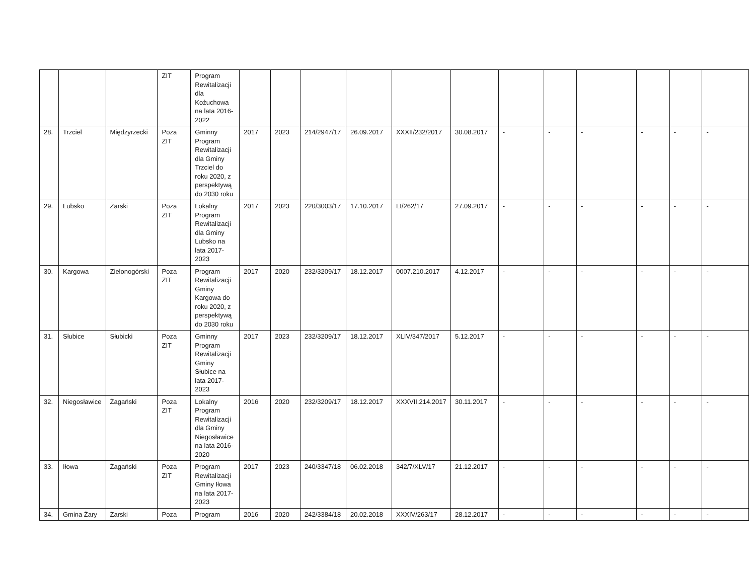| | | | ZIT | Program Rewitalizacji dla Kożuchowa na lata 2016-2022 | | | | | | | | | | | | |
| 28. | Trzciel | Międzyrzecki | Poza ZIT | Gminny Program Rewitalizacji dla Gminy Trzciel do roku 2020, z perspektywą do 2030 roku | 2017 | 2023 | 214/2947/17 | 26.09.2017 | XXXII/232/2017 | 30.08.2017 | - | - | - | - | - | - |
| 29. | Lubsko | Żarski | Poza ZIT | Lokalny Program Rewitalizacji dla Gminy Lubsko na lata 2017-2023 | 2017 | 2023 | 220/3003/17 | 17.10.2017 | LI/262/17 | 27.09.2017 | - | - | - | - | - | - |
| 30. | Kargowa | Zielonogórski | Poza ZIT | Program Rewitalizacji Gminy Kargowa do roku 2020, z perspektywą do 2030 roku | 2017 | 2020 | 232/3209/17 | 18.12.2017 | 0007.210.2017 | 4.12.2017 | - | - | - | - | - | - |
| 31. | Słubice | Słubicki | Poza ZIT | Gminny Program Rewitalizacji Gminy Słubice na lata 2017-2023 | 2017 | 2023 | 232/3209/17 | 18.12.2017 | XLIV/347/2017 | 5.12.2017 | - | - | - | - | - | - |
| 32. | Niegosławice | Żagański | Poza ZIT | Lokalny Program Rewitalizacji dla Gminy Niegosławice na lata 2016-2020 | 2016 | 2020 | 232/3209/17 | 18.12.2017 | XXXVII.214.2017 | 30.11.2017 | - | - | - | - | - | - |
| 33. | Iłowa | Żagański | Poza ZIT | Program Rewitalizacji Gminy Iłowa na lata 2017-2023 | 2017 | 2023 | 240/3347/18 | 06.02.2018 | 342/7/XLV/17 | 21.12.2017 | - | - | - | - | - | - |
| 34. | Gmina Żary | Żarski | Poza | Program | 2016 | 2020 | 242/3384/18 | 20.02.2018 | XXXIV/263/17 | 28.12.2017 | - | - | - | - | - | - |